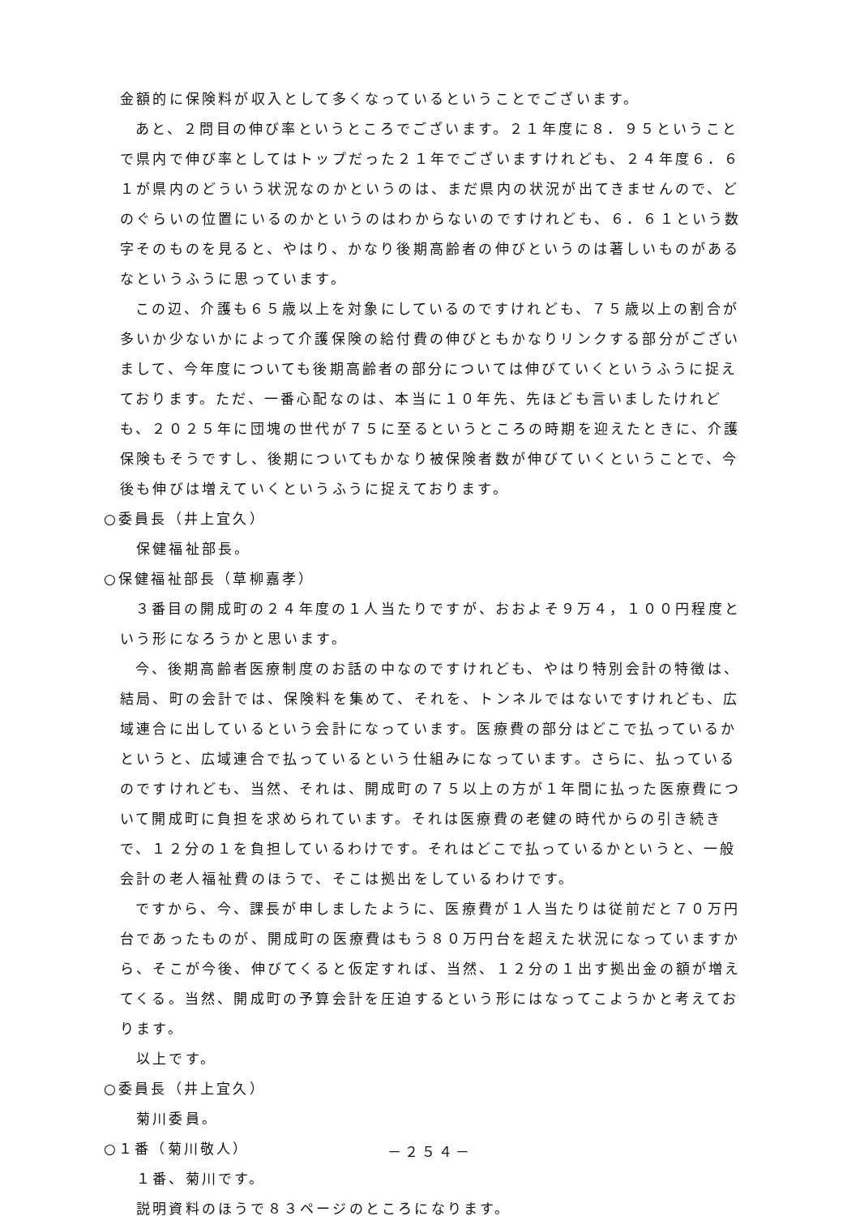金額的に保険料が収入として多くなっているということでございます。
あと、２問目の伸び率というところでございます。２１年度に８．９５ということで県内で伸び率としてはトップだった２１年でございますけれども、２４年度６．６１が県内のどういう状況なのかというのは、まだ県内の状況が出てきませんので、どのぐらいの位置にいるのかというのはわからないのですけれども、６．６１という数字そのものを見ると、やはり、かなり後期高齢者の伸びというのは著しいものがあるなというふうに思っています。
この辺、介護も６５歳以上を対象にしているのですけれども、７５歳以上の割合が多いか少ないかによって介護保険の給付費の伸びともかなりリンクする部分がございまして、今年度についても後期高齢者の部分については伸びていくというふうに捉えております。ただ、一番心配なのは、本当に１０年先、先ほども言いましたけれども、２０２５年に団塊の世代が７５に至るというところの時期を迎えたときに、介護保険もそうですし、後期についてもかなり被保険者数が伸びていくということで、今後も伸びは増えていくというふうに捉えております。
○委員長（井上宜久）
保健福祉部長。
○保健福祉部長（草柳嘉孝）
３番目の開成町の２４年度の１人当たりですが、おおよそ９万４，１００円程度という形になろうかと思います。
今、後期高齢者医療制度のお話の中なのですけれども、やはり特別会計の特徴は、結局、町の会計では、保険料を集めて、それを、トンネルではないですけれども、広域連合に出しているという会計になっています。医療費の部分はどこで払っているかというと、広域連合で払っているという仕組みになっています。さらに、払っているのですけれども、当然、それは、開成町の７５以上の方が１年間に払った医療費について開成町に負担を求められています。それは医療費の老健の時代からの引き続きで、１２分の１を負担しているわけです。それはどこで払っているかというと、一般会計の老人福祉費のほうで、そこは拠出をしているわけです。
ですから、今、課長が申しましたように、医療費が１人当たりは従前だと７０万円台であったものが、開成町の医療費はもう８０万円台を超えた状況になっていますから、そこが今後、伸びてくると仮定すれば、当然、１２分の１出す拠出金の額が増えてくる。当然、開成町の予算会計を圧迫するという形にはなってこようかと考えております。
以上です。
○委員長（井上宜久）
菊川委員。
○１番（菊川敬人）
１番、菊川です。
説明資料のほうで８３ページのところになります。
－２５４－